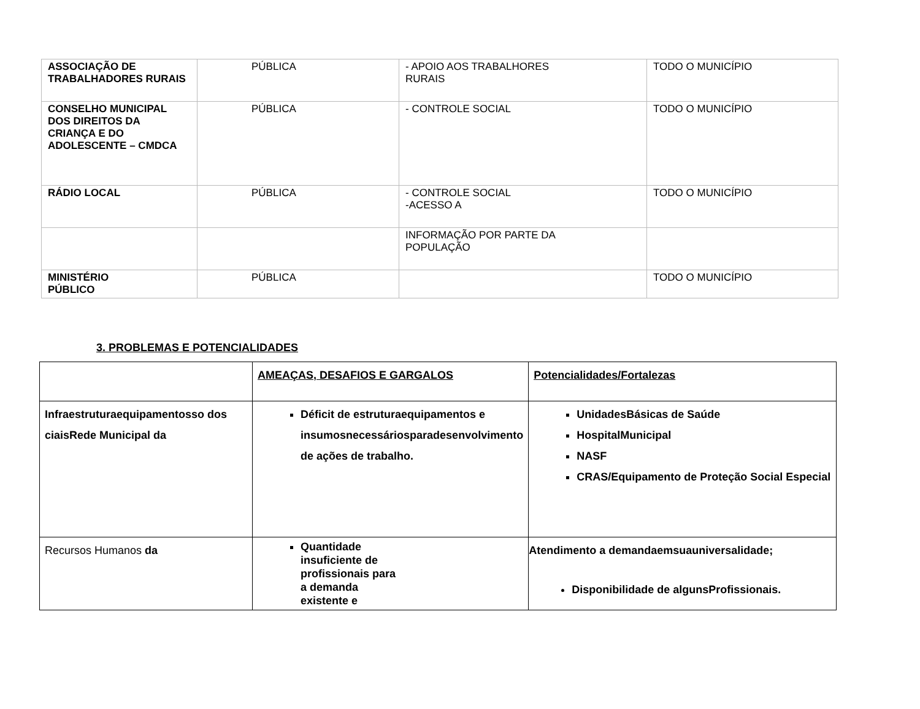| ASSOCIAÇÃO DE TRABALHADORES RURAIS | PÚBLICA | - APOIO AOS TRABALHORES RURAIS | TODO O MUNICÍPIO |
| CONSELHO MUNICIPAL DOS DIREITOS DA CRIANÇA E DO ADOLESCENTE – CMDCA | PÚBLICA | - CONTROLE SOCIAL | TODO O MUNICÍPIO |
| RÁDIO LOCAL | PÚBLICA | - CONTROLE SOCIAL -ACESSO A | TODO O MUNICÍPIO |
| | | INFORMAÇÃO POR PARTE DA POPULAÇÃO | |
| MINISTÉRIO PÚBLICO | PÚBLICA | | TODO O MUNICÍPIO |
3. PROBLEMAS E POTENCIALIDADES
| | AMEAÇAS, DESAFIOS E GARGALOS | Potencialidades/Fortalezas |
| Infraestruturaequipamentosso dos ciaisRede Municipal da | Déficit de estruturaequipamentos e insumosnecessáriosparadesenvolvimento de ações de trabalho. | UnidadesBásicas de Saúde HospitalMunicipal NASF CRAS/Equipamento de Proteção Social Especial |
| Recursos Humanos da | Quantidade insuficiente de profissionais para a demanda existente e | Atendimento a demandaemsuauniversalidade; Disponibilidade de algunsProfissionais. |